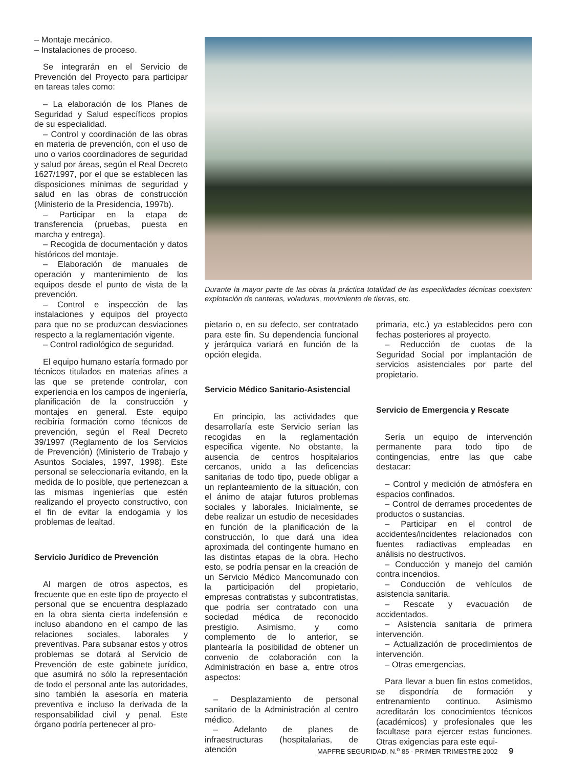– Montaje mecánico.
– Instalaciones de proceso.
Se integrarán en el Servicio de Prevención del Proyecto para participar en tareas tales como:
– La elaboración de los Planes de Seguridad y Salud específicos propios de su especialidad.
– Control y coordinación de las obras en materia de prevención, con el uso de uno o varios coordinadores de seguridad y salud por áreas, según el Real Decreto 1627/1997, por el que se establecen las disposiciones mínimas de seguridad y salud en las obras de construcción (Ministerio de la Presidencia, 1997b).
– Participar en la etapa de transferencia (pruebas, puesta en marcha y entrega).
– Recogida de documentación y datos históricos del montaje.
– Elaboración de manuales de operación y mantenimiento de los equipos desde el punto de vista de la prevención.
– Control e inspección de las instalaciones y equipos del proyecto para que no se produzcan desviaciones respecto a la reglamentación vigente.
– Control radiológico de seguridad.
El equipo humano estaría formado por técnicos titulados en materias afines a las que se pretende controlar, con experiencia en los campos de ingeniería, planificación de la construcción y montajes en general. Este equipo recibiría formación como técnicos de prevención, según el Real Decreto 39/1997 (Reglamento de los Servicios de Prevención) (Ministerio de Trabajo y Asuntos Sociales, 1997, 1998). Este personal se seleccionaría evitando, en la medida de lo posible, que pertenezcan a las mismas ingenierías que estén realizando el proyecto constructivo, con el fin de evitar la endogamia y los problemas de lealtad.
Servicio Jurídico de Prevención
Al margen de otros aspectos, es frecuente que en este tipo de proyecto el personal que se encuentra desplazado en la obra sienta cierta indefensión e incluso abandono en el campo de las relaciones sociales, laborales y preventivas. Para subsanar estos y otros problemas se dotará al Servicio de Prevención de este gabinete jurídico, que asumirá no sólo la representación de todo el personal ante las autoridades, sino también la asesoría en materia preventiva e incluso la derivada de la responsabilidad civil y penal. Este órgano podría pertenecer al pro-
Durante la mayor parte de las obras la práctica totalidad de las especilidades técnicas coexisten: explotación de canteras, voladuras, movimiento de tierras, etc.
pietario o, en su defecto, ser contratado para este fin. Su dependencia funcional y jerárquica variará en función de la opción elegida.
Servicio Médico Sanitario-Asistencial
En principio, las actividades que desarrollaría este Servicio serían las recogidas en la reglamentación específica vigente. No obstante, la ausencia de centros hospitalarios cercanos, unido a las deficencias sanitarias de todo tipo, puede obligar a un replanteamiento de la situación, con el ánimo de atajar futuros problemas sociales y laborales. Inicialmente, se debe realizar un estudio de necesidades en función de la planificación de la construcción, lo que dará una idea aproximada del contingente humano en las distintas etapas de la obra. Hecho esto, se podría pensar en la creación de un Servicio Médico Mancomunado con la participación del propietario, empresas contratistas y subcontratistas, que podría ser contratado con una sociedad médica de reconocido prestigio. Asimismo, y como complemento de lo anterior, se plantearía la posibilidad de obtener un convenio de colaboración con la Administración en base a, entre otros aspectos:
– Desplazamiento de personal sanitario de la Administración al centro médico.
– Adelanto de planes de infraestructuras (hospitalarias, de atención
primaria, etc.) ya establecidos pero con fechas posteriores al proyecto.
– Reducción de cuotas de la Seguridad Social por implantación de servicios asistenciales por parte del propietario.
Servicio de Emergencia y Rescate
Sería un equipo de intervención permanente para todo tipo de contingencias, entre las que cabe destacar:
– Control y medición de atmósfera en espacios confinados.
– Control de derrames procedentes de productos o sustancias.
– Participar en el control de accidentes/incidentes relacionados con fuentes radiactivas empleadas en análisis no destructivos.
– Conducción y manejo del camión contra incendios.
– Conducción de vehículos de asistencia sanitaria.
– Rescate y evacuación de accidentados.
– Asistencia sanitaria de primera intervención.
– Actualización de procedimientos de intervención.
– Otras emergencias.
Para llevar a buen fin estos cometidos, se dispondría de formación y entrenamiento continuo. Asimismo acreditarán los conocimientos técnicos (académicos) y profesionales que les facultase para ejercer estas funciones. Otras exigencias para este equi-
MAPFRE SEGURIDAD. N.<sup>o</sup> 85 - PRIMER TRIMESTRE 2002 9